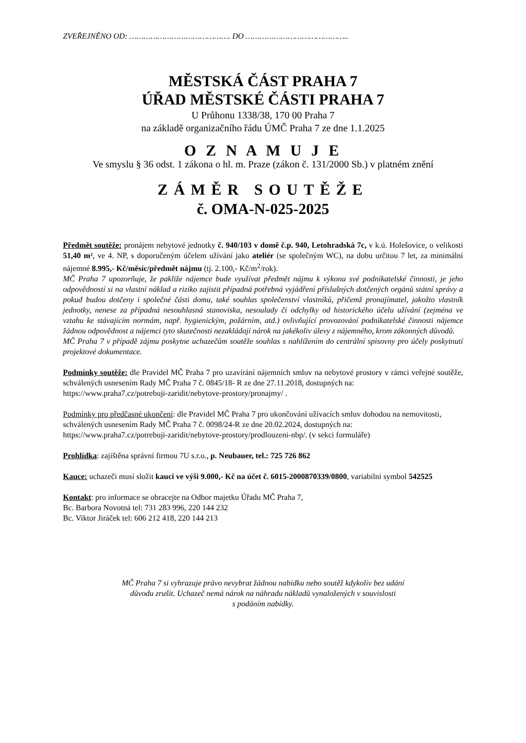ZVEŘEJNĚNO OD: ……………………………………. DO ……………………………………..
MĚSTSKÁ ČÁST PRAHA 7
ÚŘAD MĚSTSKÉ ČÁSTI PRAHA 7
U Průhonu 1338/38, 170 00 Praha 7
na základě organizačního řádu ÚMČ Praha 7 ze dne 1.1.2025
O Z N A M U J E
Ve smyslu § 36 odst. 1 zákona o hl. m. Praze (zákon č. 131/2000 Sb.) v platném znění
ZÁMĚR SOUTĚŽE
č. OMA-N-025-2025
Předmět soutěže: pronájem nebytové jednotky č. 940/103 v domě č.p. 940, Letohradská 7c, v k.ú. Holešovice, o velikosti 51,40 m², ve 4. NP, s doporučeným účelem užívání jako ateliér (se společným WC), na dobu určitou 7 let, za minimální nájemné 8.995,- Kč/měsíc/předmět nájmu (tj. 2.100,- Kč/m<sup>2</sup>/rok).
MČ Praha 7 upozorňuje, že pakliže nájemce bude využívat předmět nájmu k výkonu své podnikatelské činnosti, je jeho odpovědností si na vlastní náklad a riziko zajistit případná potřebná vyjádření příslušných dotčených orgánů státní správy a pokud budou dotčeny i společné části domu, také souhlas společenství vlastníků, přičemž pronajímatel, jakožto vlastník jednotky, nenese za případná nesouhlasná stanoviska, nesoulady či odchylky od historického účelu užívání (zejména ve vztahu ke stávajícím normám, např. hygienickým, požárním, atd.) ovlivňující provozování podnikatelské činnosti nájemce žádnou odpovědnost a nájemci tyto skutečnosti nezakládají nárok na jakékoliv úlevy z nájemného, krom zákonných důvodů.
MČ Praha 7 v případě zájmu poskytne uchazečům soutěže souhlas s nahlížením do centrální spisovny pro účely poskytnutí projektové dokumentace.
Podmínky soutěže: dle Pravidel MČ Praha 7 pro uzavírání nájemních smluv na nebytové prostory v rámci veřejné soutěže, schválených usnesením Rady MČ Praha 7 č. 0845/18- R ze dne 27.11.2018, dostupných na:
https://www.praha7.cz/potrebuji-zaridit/nebytove-prostory/pronajmy/ .
Podmínky pro předčasné ukončení: dle Pravidel MČ Praha 7 pro ukončování užívacích smluv dohodou na nemovitosti, schválených usnesením Rady MČ Praha 7 č. 0098/24-R ze dne 20.02.2024, dostupných na:
https://www.praha7.cz/potrebuji-zaridit/nebytove-prostory/prodlouzeni-nbp/. (v sekci formuláře)
Prohlídka: zajištěna správní firmou 7U s.r.o., p. Neubauer, tel.: 725 726 862
Kauce: uchazeči musí složit kauci ve výši 9.000,- Kč na účet č. 6015-2000870339/0800, variabilní symbol 542525
Kontakt: pro informace se obracejte na Odbor majetku Úřadu MČ Praha 7,
Bc. Barbora Novotná tel: 731 283 996, 220 144 232
Bc. Viktor Jiráček tel: 606 212 418, 220 144 213
MČ Praha 7 si vyhrazuje právo nevybrat žádnou nabídku nebo soutěž kdykoliv bez udání
důvodu zrušit. Uchazeč nemá nárok na náhradu nákladů vynaložených v souvislosti
s podáním nabídky.